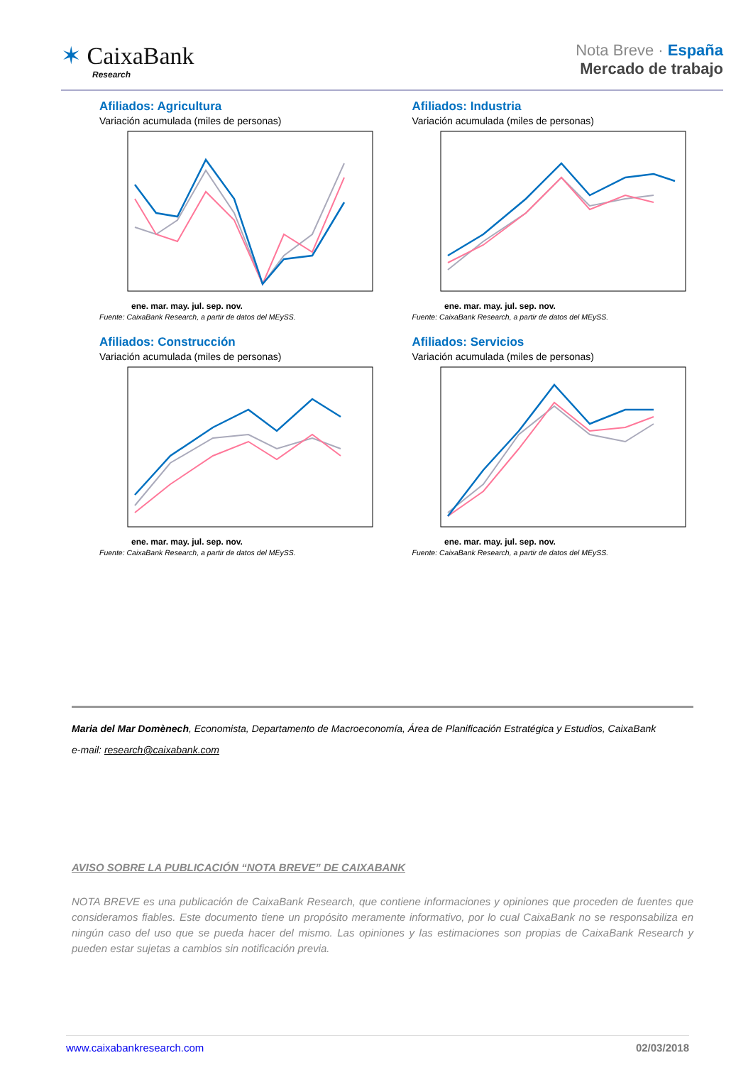✶ CaixaBank
Research
Nota Breve · España
Mercado de trabajo
Afiliados: Agricultura
Variación acumulada (miles de personas)
ene. mar. may. jul. sep. nov.
Fuente: CaixaBank Research, a partir de datos del MEySS.
Afiliados: Industria
Variación acumulada (miles de personas)
ene. mar. may. jul. sep. nov.
Fuente: CaixaBank Research, a partir de datos del MEySS.
Afiliados: Construcción
Variación acumulada (miles de personas)
ene. mar. may. jul. sep. nov.
Fuente: CaixaBank Research, a partir de datos del MEySS.
Afiliados: Servicios
Variación acumulada (miles de personas)
ene. mar. may. jul. sep. nov.
Fuente: CaixaBank Research, a partir de datos del MEySS.
Maria del Mar Domènech, Economista, Departamento de Macroeconomía, Área de Planificación Estratégica y Estudios, CaixaBank
e-mail: research@caixabank.com
AVISO SOBRE LA PUBLICACIÓN “NOTA BREVE” DE CAIXABANK
NOTA BREVE es una publicación de CaixaBank Research, que contiene informaciones y opiniones que proceden de fuentes que consideramos fiables. Este documento tiene un propósito meramente informativo, por lo cual CaixaBank no se responsabiliza en ningún caso del uso que se pueda hacer del mismo. Las opiniones y las estimaciones son propias de CaixaBank Research y pueden estar sujetas a cambios sin notificación previa.
www.caixabankresearch.com 02/03/2018